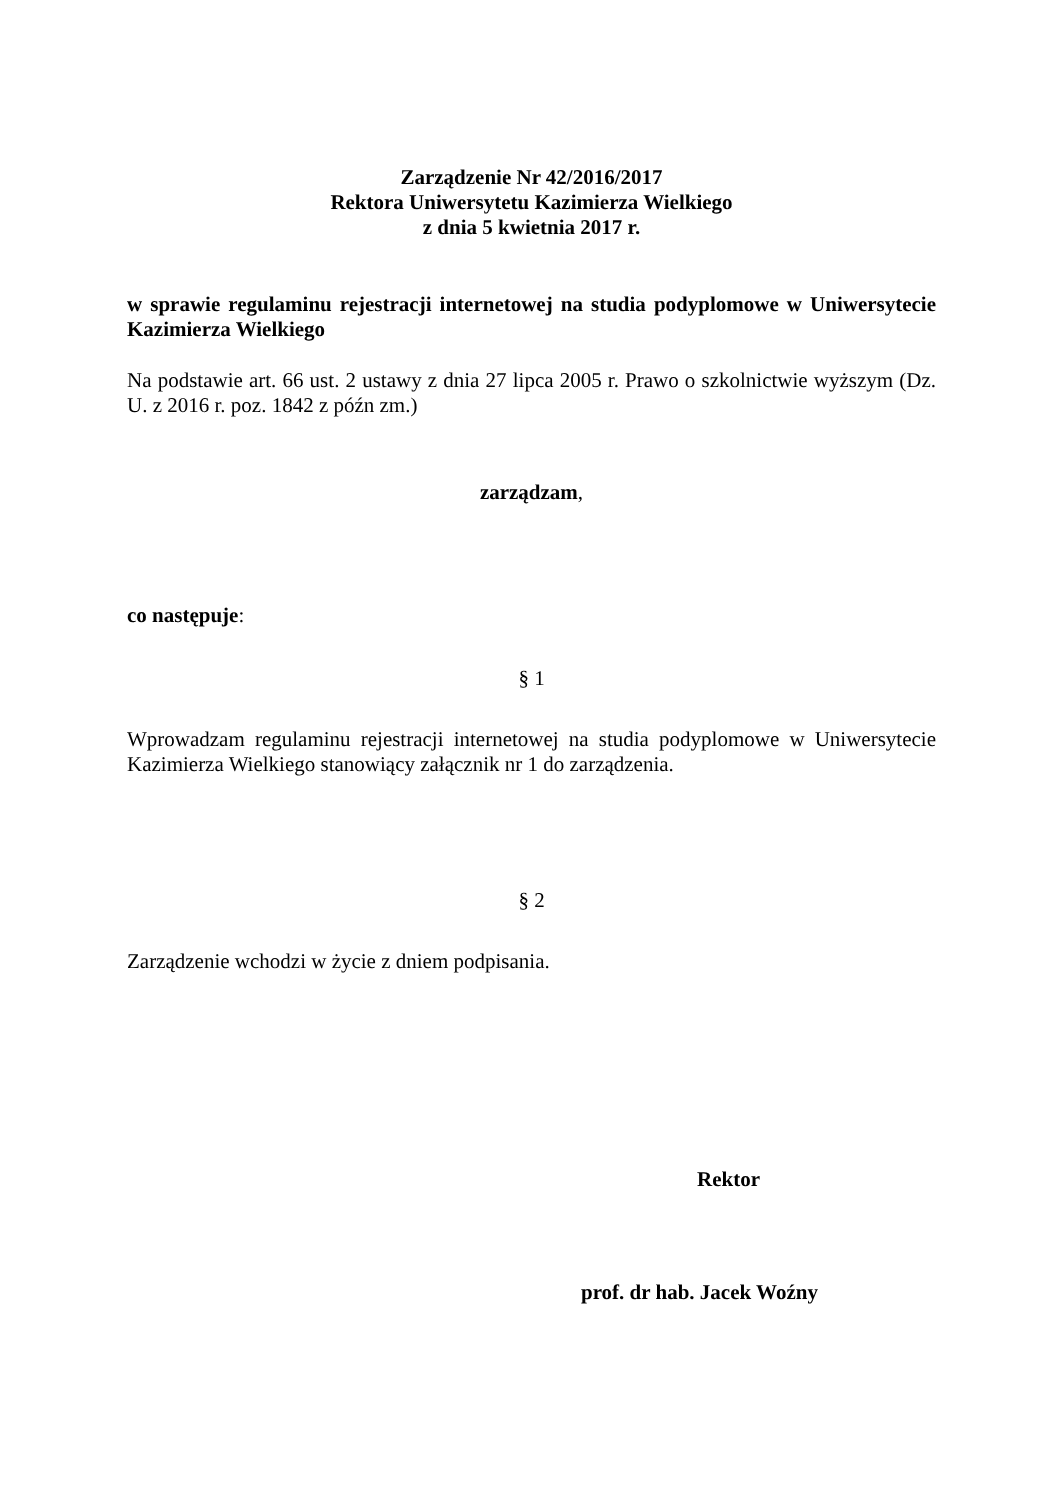Zarządzenie Nr 42/2016/2017
Rektora Uniwersytetu Kazimierza Wielkiego
z dnia 5 kwietnia 2017 r.
w sprawie regulaminu rejestracji internetowej na studia podyplomowe w Uniwersytecie Kazimierza Wielkiego
Na podstawie art. 66 ust. 2 ustawy z dnia 27 lipca 2005 r. Prawo o szkolnictwie wyższym (Dz. U. z 2016 r. poz. 1842 z późn zm.)
zarządzam,
co następuje:
§ 1
Wprowadzam regulaminu rejestracji internetowej na studia podyplomowe w Uniwersytecie Kazimierza Wielkiego stanowiący załącznik nr 1 do zarządzenia.
§ 2
Zarządzenie wchodzi w życie z dniem podpisania.
Rektor
prof. dr hab. Jacek Woźny